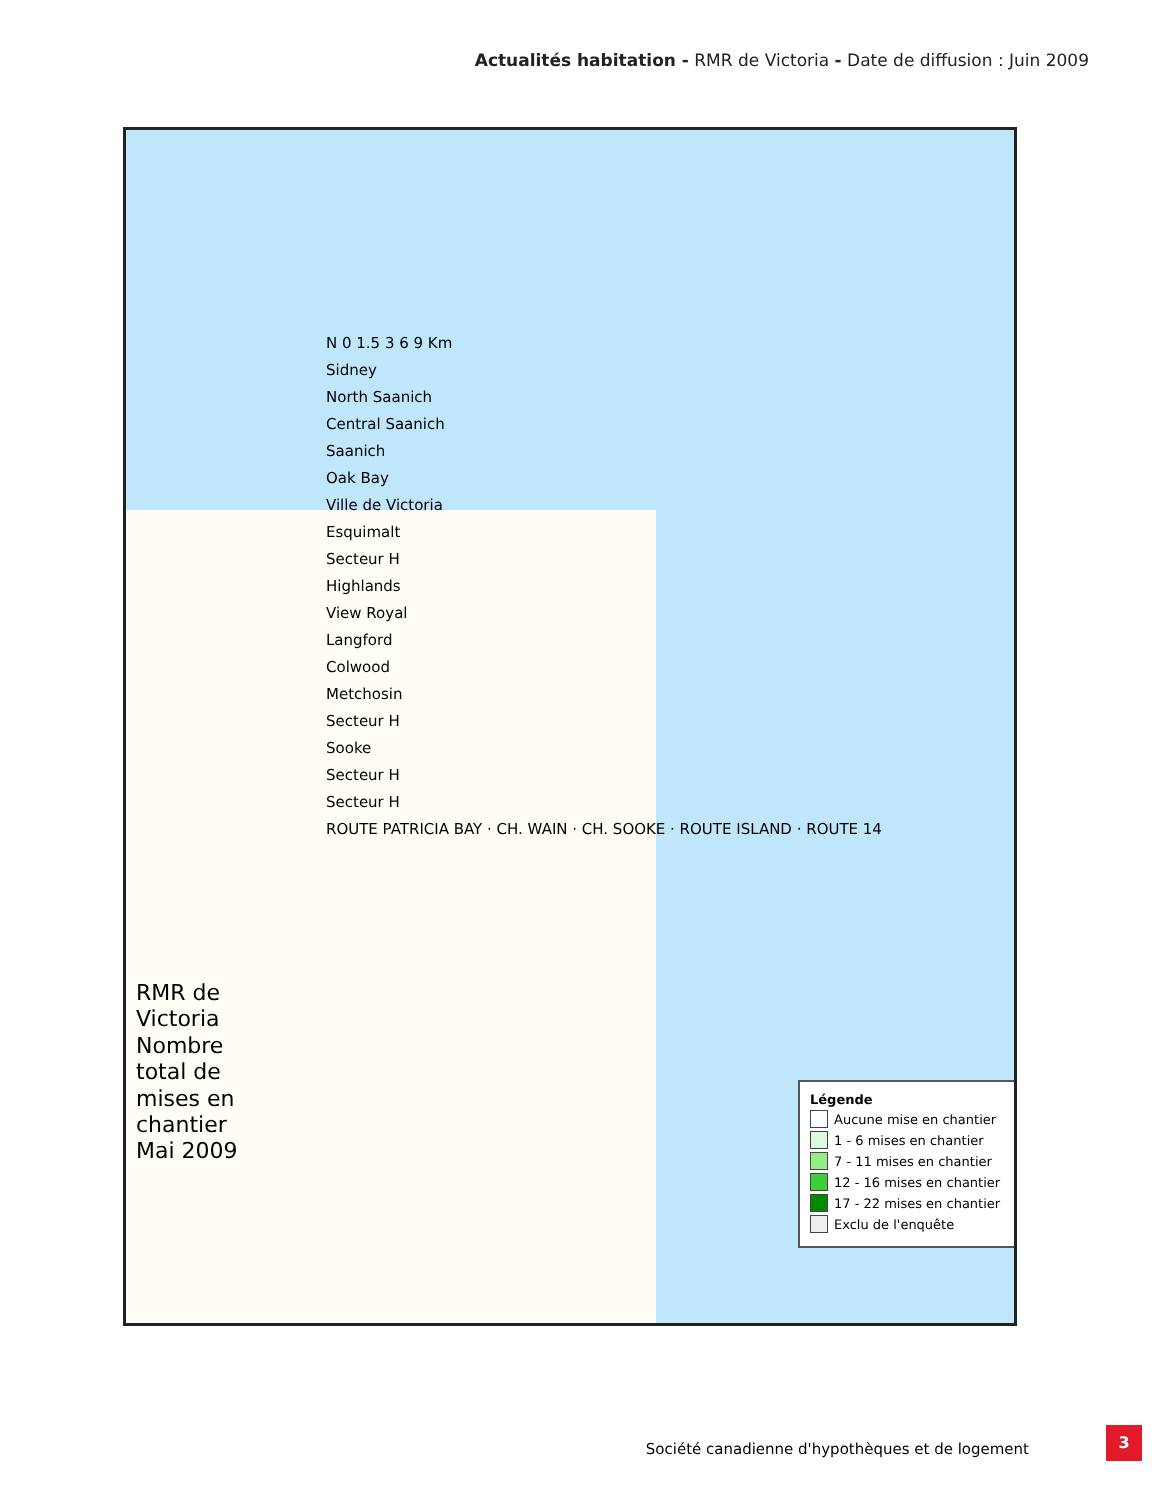Actualités habitation - RMR de Victoria - Date de diffusion : Juin 2009
RMR de Victoria
Nombre total de mises en chantier
Mai 2009
N 0 1.5 3 6 9 Km
Sidney
North Saanich
Central Saanich
Saanich
Oak Bay
Ville de Victoria
Esquimalt
Secteur H
Highlands
View Royal
Langford
Colwood
Metchosin
Secteur H
Sooke
Secteur H
Secteur H
ROUTE PATRICIA BAY · CH. WAIN · CH. SOOKE · ROUTE ISLAND · ROUTE 14
Légende
Aucune mise en chantier
1 - 6 mises en chantier
7 - 11 mises en chantier
12 - 16 mises en chantier
17 - 22 mises en chantier
Exclu de l'enquête
Société canadienne d'hypothèques et de logement
3